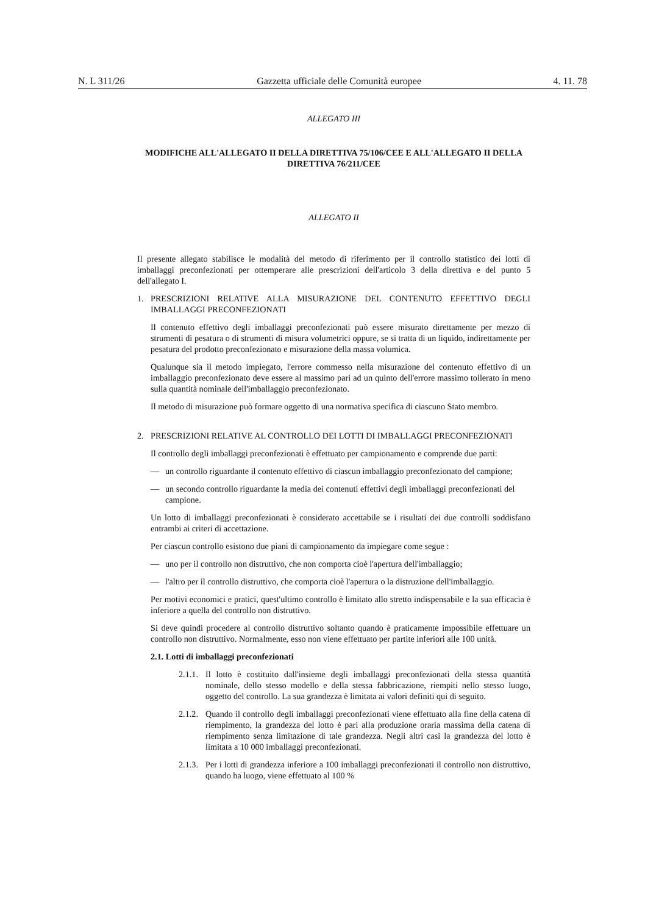N. L 311/26 Gazzetta ufficiale delle Comunità europee 4. 11. 78
ALLEGATO III
MODIFICHE ALL'ALLEGATO II DELLA DIRETTIVA 75/106/CEE E ALL'ALLEGATO II DELLA DIRETTIVA 76/211/CEE
ALLEGATO II
Il presente allegato stabilisce le modalità del metodo di riferimento per il controllo statistico dei lotti di imballaggi preconfezionati per ottemperare alle prescrizioni dell'articolo 3 della direttiva e del punto 5 dell'allegato I.
1. PRESCRIZIONI RELATIVE ALLA MISURAZIONE DEL CONTENUTO EFFETTIVO DEGLI IMBALLAGGI PRECONFEZIONATI
Il contenuto effettivo degli imballaggi preconfezionati può essere misurato direttamente per mezzo di strumenti di pesatura o di strumenti di misura volumetrici oppure, se si tratta di un liquido, indirettamente per pesatura del prodotto preconfezionato e misurazione della massa volumica.
Qualunque sia il metodo impiegato, l'errore commesso nella misurazione del contenuto effettivo di un imballaggio preconfezionato deve essere al massimo pari ad un quinto dell'errore massimo tollerato in meno sulla quantità nominale dell'imballaggio preconfezionato.
Il metodo di misurazione può formare oggetto di una normativa specifica di ciascuno Stato membro.
2. PRESCRIZIONI RELATIVE AL CONTROLLO DEI LOTTI DI IMBALLAGGI PRECONFEZIONATI
Il controllo degli imballaggi preconfezionati è effettuato per campionamento e comprende due parti:
— un controllo riguardante il contenuto effettivo di ciascun imballaggio preconfezionato del campione;
— un secondo controllo riguardante la media dei contenuti effettivi degli imballaggi preconfezionati del campione.
Un lotto di imballaggi preconfezionati è considerato accettabile se i risultati dei due controlli soddisfano entrambi ai criteri di accettazione.
Per ciascun controllo esistono due piani di campionamento da impiegare come segue :
— uno per il controllo non distruttivo, che non comporta cioè l'apertura dell'imballaggio;
— l'altro per il controllo distruttivo, che comporta cioè l'apertura o la distruzione dell'imballaggio.
Per motivi economici e pratici, quest'ultimo controllo è limitato allo stretto indispensabile e la sua efficacia è inferiore a quella del controllo non distruttivo.
Si deve quindi procedere al controllo distruttivo soltanto quando è praticamente impossibile effettuare un controllo non distruttivo. Normalmente, esso non viene effettuato per partite inferiori alle 100 unità.
2.1. Lotti di imballaggi preconfezionati
2.1.1. Il lotto è costituito dall'insieme degli imballaggi preconfezionati della stessa quantità nominale, dello stesso modello e della stessa fabbricazione, riempiti nello stesso luogo, oggetto del controllo. La sua grandezza è limitata ai valori definiti qui di seguito.
2.1.2. Quando il controllo degli imballaggi preconfezionati viene effettuato alla fine della catena di riempimento, la grandezza del lotto è pari alla produzione oraria massima della catena di riempimento senza limitazione di tale grandezza. Negli altri casi la grandezza del lotto è limitata a 10 000 imballaggi preconfezionati.
2.1.3. Per i lotti di grandezza inferiore a 100 imballaggi preconfezionati il controllo non distruttivo, quando ha luogo, viene effettuato al 100 %